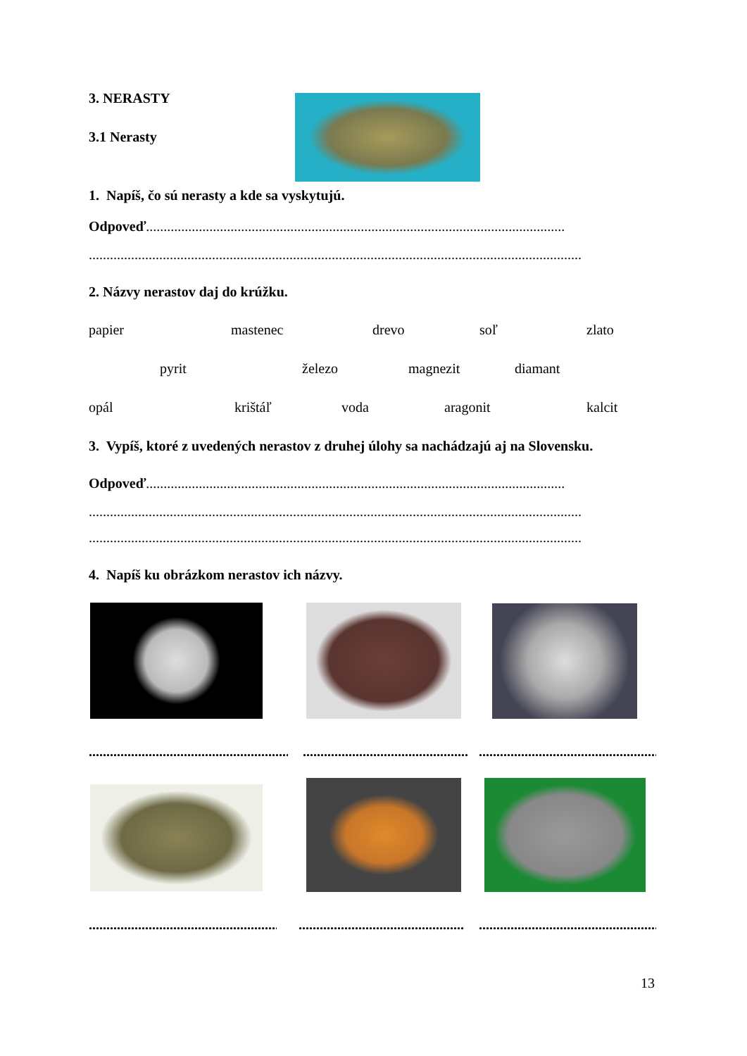3. NERASTY
3.1 Nerasty
1. Napíš, čo sú nerasty a kde sa vyskytujú.
Odpoveď.......................................................................................................................
............................................................................................................................................
2. Názvy nerastov daj do krúžku.
papier mastenec drevo soľ zlato
pyrit železo magnezit diamant
opál krištáľ voda aragonit kalcit
3. Vypíš, ktoré z uvedených nerastov z druhej úlohy sa nachádzajú aj na Slovensku.
Odpoveď.......................................................................................................................
............................................................................................................................................
............................................................................................................................................
4. Napíš ku obrázkom nerastov ich názvy.
.............................................................. .............................................................. ..............................................................
.............................................................. .............................................................. ..............................................................
13